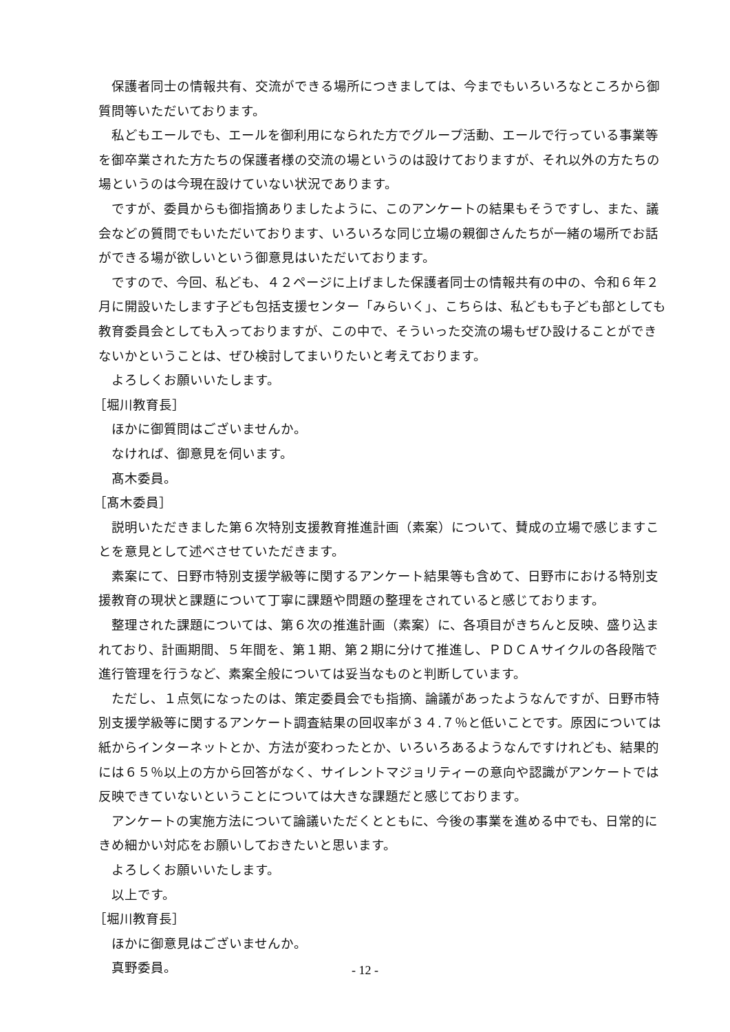保護者同士の情報共有、交流ができる場所につきましては、今までもいろいろなところから御質問等いただいております。
私どもエールでも、エールを御利用になられた方でグループ活動、エールで行っている事業等を御卒業された方たちの保護者様の交流の場というのは設けておりますが、それ以外の方たちの場というのは今現在設けていない状況であります。
ですが、委員からも御指摘ありましたように、このアンケートの結果もそうですし、また、議会などの質問でもいただいております、いろいろな同じ立場の親御さんたちが一緒の場所でお話ができる場が欲しいという御意見はいただいております。
ですので、今回、私ども、４２ページに上げました保護者同士の情報共有の中の、令和６年２月に開設いたします子ども包括支援センター「みらいく」、こちらは、私どもも子ども部としても教育委員会としても入っておりますが、この中で、そういった交流の場もぜひ設けることができないかということは、ぜひ検討してまいりたいと考えております。
よろしくお願いいたします。
［堀川教育長］
ほかに御質問はございませんか。
なければ、御意見を伺います。
髙木委員。
［髙木委員］
説明いただきました第６次特別支援教育推進計画（素案）について、賛成の立場で感じますことを意見として述べさせていただきます。
素案にて、日野市特別支援学級等に関するアンケート結果等も含めて、日野市における特別支援教育の現状と課題について丁寧に課題や問題の整理をされていると感じております。
整理された課題については、第６次の推進計画（素案）に、各項目がきちんと反映、盛り込まれており、計画期間、５年間を、第１期、第２期に分けて推進し、ＰＤＣＡサイクルの各段階で進行管理を行うなど、素案全般については妥当なものと判断しています。
ただし、１点気になったのは、策定委員会でも指摘、論議があったようなんですが、日野市特別支援学級等に関するアンケート調査結果の回収率が３４.７％と低いことです。原因については紙からインターネットとか、方法が変わったとか、いろいろあるようなんですけれども、結果的には６５％以上の方から回答がなく、サイレントマジョリティーの意向や認識がアンケートでは反映できていないということについては大きな課題だと感じております。
アンケートの実施方法について論議いただくとともに、今後の事業を進める中でも、日常的にきめ細かい対応をお願いしておきたいと思います。
よろしくお願いいたします。
以上です。
［堀川教育長］
ほかに御意見はございませんか。
真野委員。
- 12 -